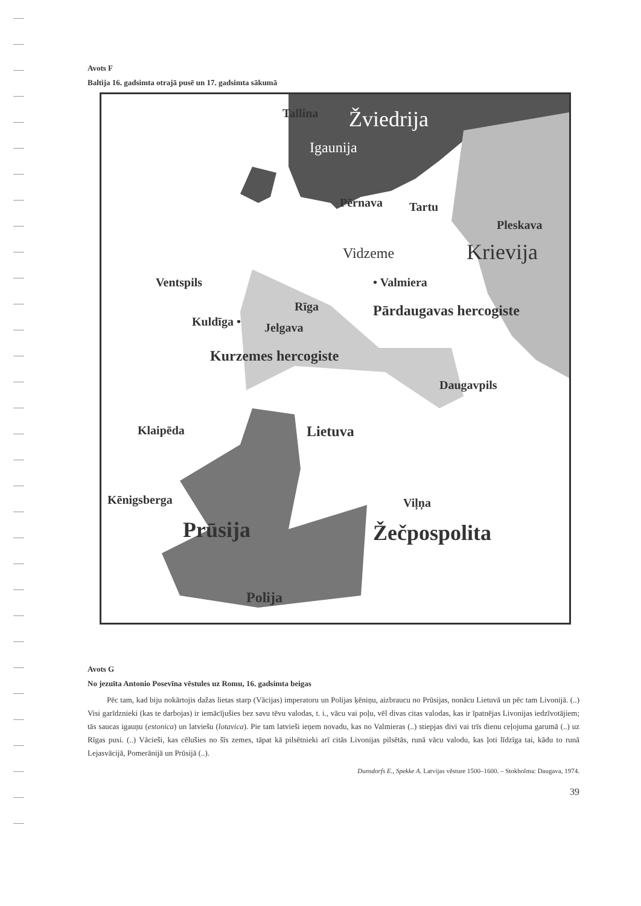Avots F
Baltija 16. gadsimta otrajā pusē un 17. gadsimta sākumā
Tallina Žviedrija
Igaunija
Pērnava Tartu
Pleskava
Krievija Vidzeme
Ventspils • Valmiera
Rīga Pārdaugavas hercogiste
Kuldīga • Jelgava
Kurzemes hercogiste
Daugavpils
Klaipēda Lietuva
Kēnigsberga Viļņa
Prūsija Žečpospolita
Polija
Avots G
No jezuīta Antonio Posevīna vēstules uz Romu, 16. gadsimta beigas
Pēc tam, kad biju nokārtojis dažas lietas starp (Vācijas) imperatoru un Polijas ķēniņu, aizbraucu no Prūsijas, nonācu Lietuvā un pēc tam Livonijā. (..) Visi garīdznieki (kas te darbojas) ir iemācījušies bez savu tēvu valodas, t. i., vācu vai poļu, vēl divas citas valodas, kas ir īpatnējas Livonijas iedzīvotājiem; tās saucas igauņu (estonica) un latviešu (lotavica). Pie tam latvieši ieņem novadu, kas no Valmieras (..) stiepjas divi vai trīs dienu ceļojuma garumā (..) uz Rīgas pusi. (..) Vācieši, kas cēlušies no šīs zemes, tāpat kā pilsētnieki arī citās Livonijas pilsētās, runā vācu valodu, kas ļoti līdzīga tai, kādu to runā Lejasvācijā, Pomerānijā un Prūsijā (..).
Dunsdorfs E., Spekke A. Latvijas vēsture 1500–1600. – Stokholma: Daugava, 1974.
39